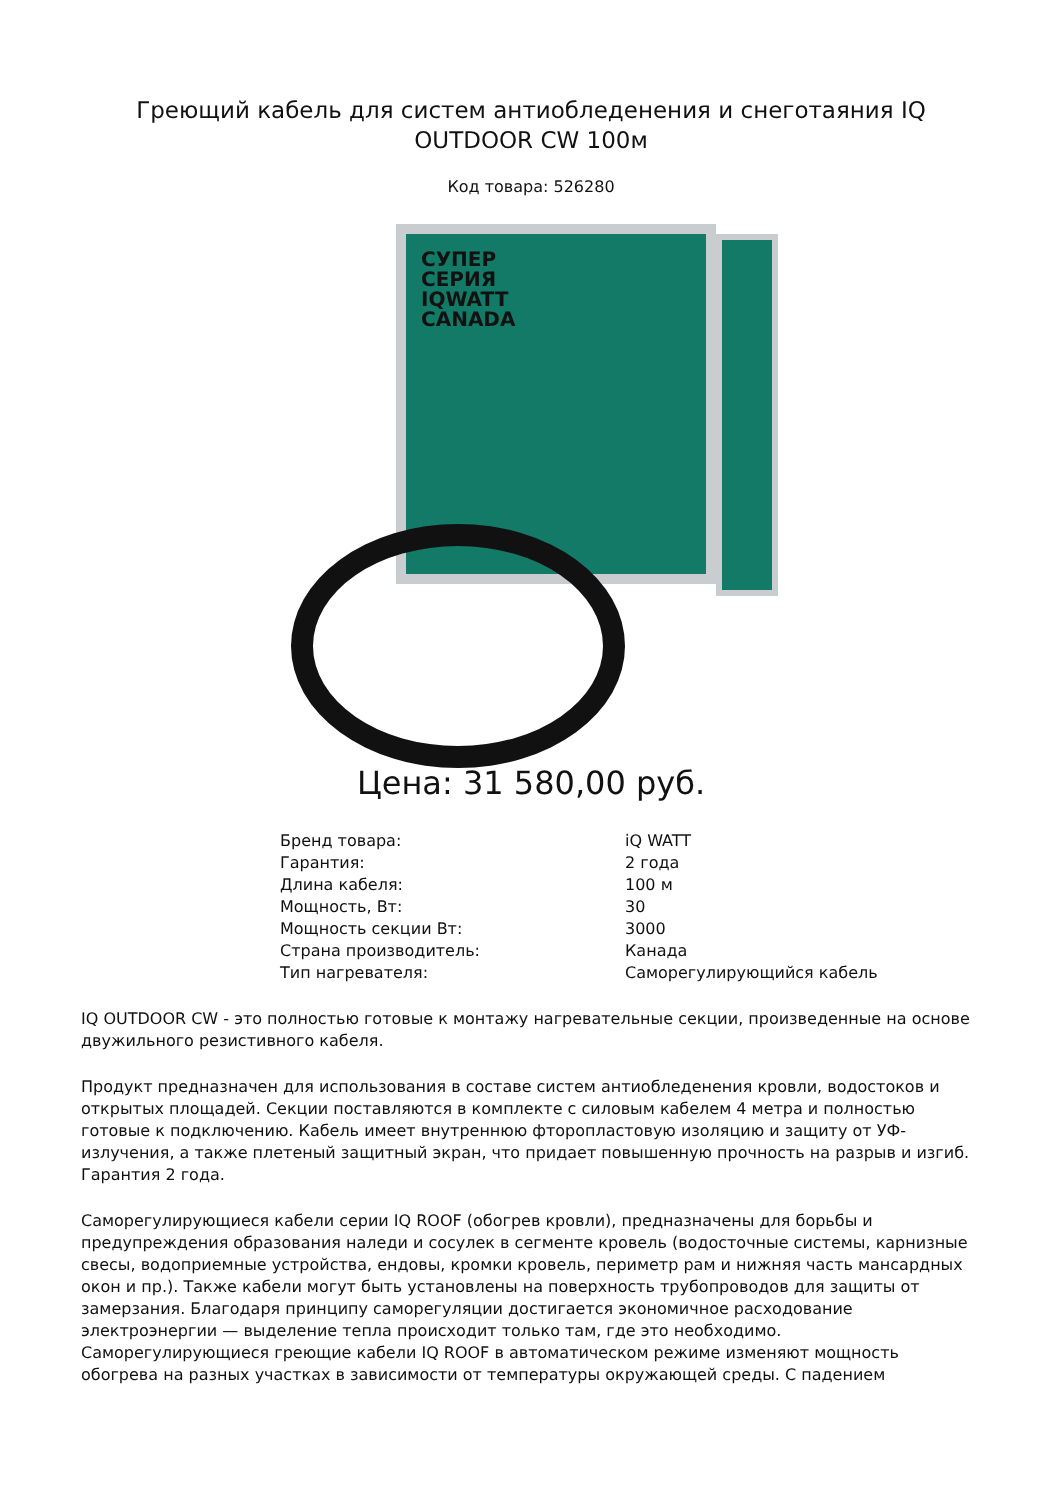Греющий кабель для систем антиобледенения и снеготаяния IQ OUTDOOR CW 100м
Код товара: 526280
СУПЕР
СЕРИЯ
IQWATT
CANADA
Цена: 31 580,00 руб.
| Бренд товара: | iQ WATT |
| Гарантия: | 2 года |
| Длина кабеля: | 100 м |
| Мощность, Вт: | 30 |
| Мощность секции Вт: | 3000 |
| Страна производитель: | Канада |
| Тип нагревателя: | Саморегулирующийся кабель |
IQ OUTDOOR CW - это полностью готовые к монтажу нагревательные секции, произведенные на основе двужильного резистивного кабеля.
Продукт предназначен для использования в составе систем антиобледенения кровли, водостоков и открытых площадей. Секции поставляются в комплекте с силовым кабелем 4 метра и полностью готовые к подключению. Кабель имеет внутреннюю фторопластовую изоляцию и защиту от УФ-излучения, а также плетеный защитный экран, что придает повышенную прочность на разрыв и изгиб.
Гарантия 2 года.
Саморегулирующиеся кабели серии IQ ROOF (обогрев кровли), предназначены для борьбы и предупреждения образования наледи и сосулек в сегменте кровель (водосточные системы, карнизные свесы, водоприемные устройства, ендовы, кромки кровель, периметр рам и нижняя часть мансардных окон и пр.). Также кабели могут быть установлены на поверхность трубопроводов для защиты от замерзания. Благодаря принципу саморегуляции достигается экономичное расходование электроэнергии — выделение тепла происходит только там, где это необходимо.
Саморегулирующиеся греющие кабели IQ ROOF в автоматическом режиме изменяют мощность обогрева на разных участках в зависимости от температуры окружающей среды. С падением